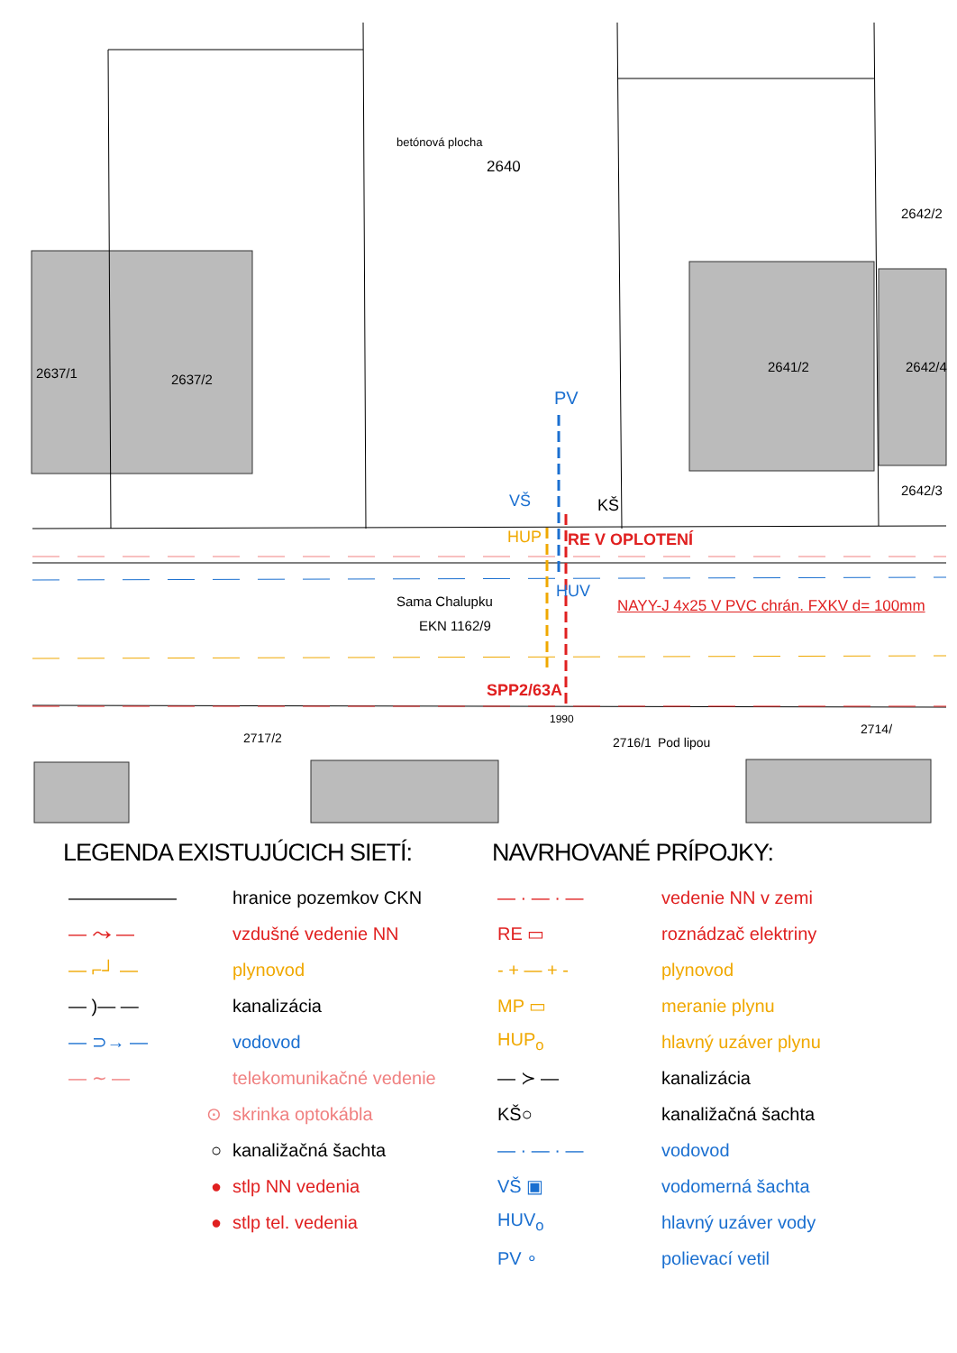PV
VŠ
HUP
KŠ
RE V OPLOTENÍ
HUV
NAYY-J 4x25 V PVC chrán. FXKV d= 100mm
Sama Chalupku
EKN 1162/9
SPP2/63A
2640
2637/1 2637/2
2641/2 2642/4
2642/2
2642/3
betónová plocha
2717/2 2716/1 Pod lipou
2714/
1990
LEGENDA EXISTUJÚCICH SIETÍ:
| —————— | hranice pozemkov CKN |
| — ⤳ — | vzdušné vedenie NN |
| — ⌐┘ — | plynovod |
| — )— — | kanalizácia |
| — ⊃→ — | vodovod |
| — ∼ — | telekomunikačné vedenie |
| ⊙ | skrinka optokábla |
| ○ | kanaližačná šachta |
| ● | stlp NN vedenia |
| ● | stlp tel. vedenia |
NAVRHOVANÉ PRÍPOJKY:
| — · — · — | vedenie NN v zemi |
| RE ▭ | roznádzač elektriny |
| - + — + - | plynovod |
| MP ▭ | meranie plynu |
| HUP<sub>o</sub> | hlavný uzáver plynu |
| — ≻ — | kanalizácia |
| KŠ○ | kanaližačná šachta |
| — · — · — | vodovod |
| VŠ ▣ | vodomerná šachta |
| HUV<sub>o</sub> | hlavný uzáver vody |
| PV ∘ | polievací vetil |